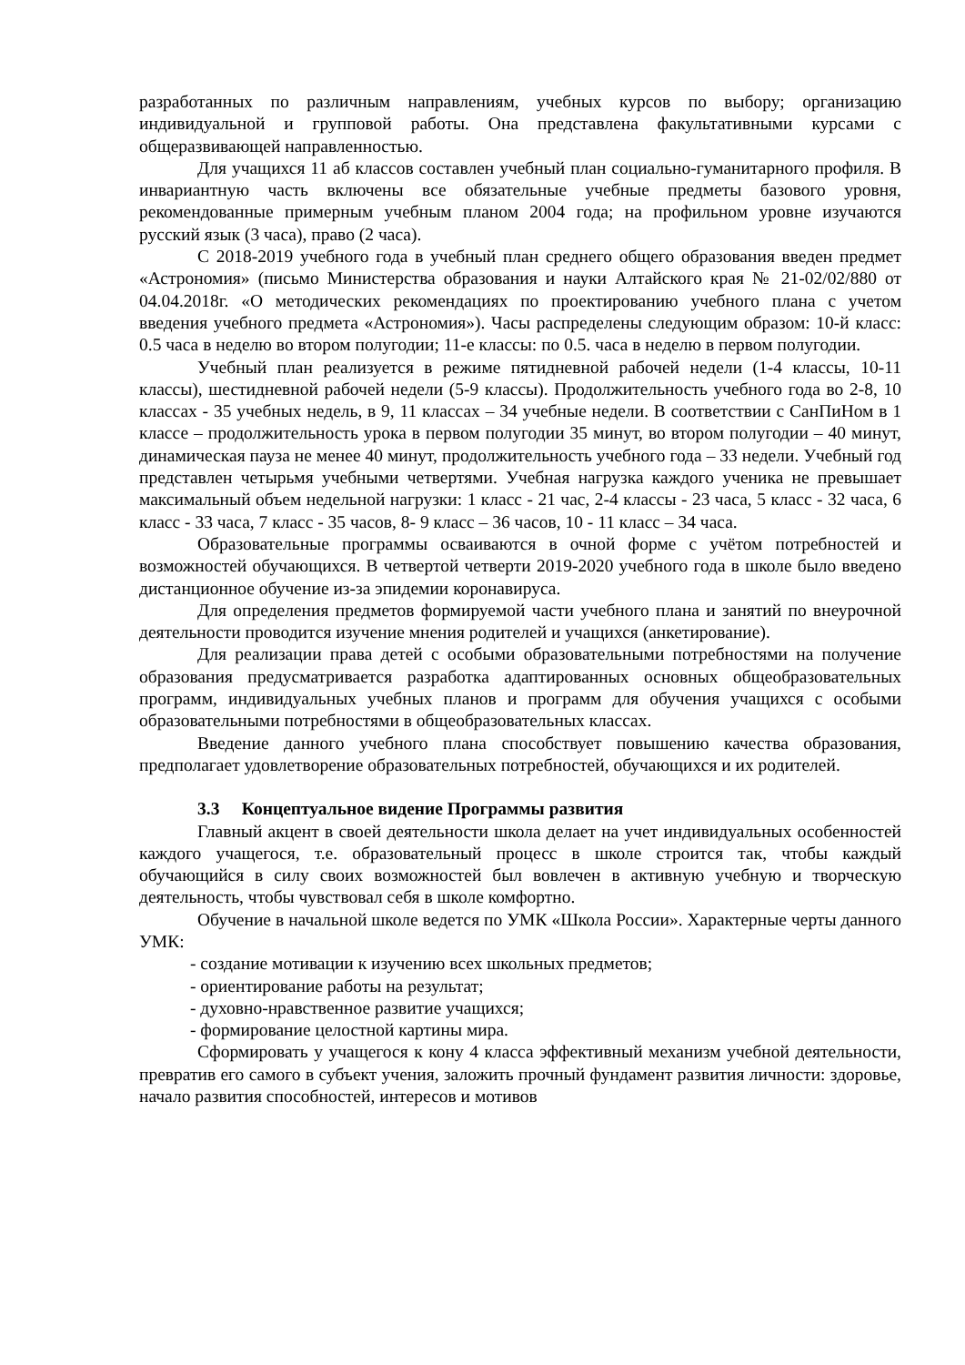разработанных по различным направлениям, учебных курсов по выбору; организацию индивидуальной и групповой работы. Она представлена факультативными курсами с общеразвивающей направленностью.
Для учащихся 11 аб классов составлен учебный план социально-гуманитарного профиля. В инвариантную часть включены все обязательные учебные предметы базового уровня, рекомендованные примерным учебным планом 2004 года; на профильном уровне изучаются русский язык (3 часа), право (2 часа).
С 2018-2019 учебного года в учебный план среднего общего образования введен предмет «Астрономия» (письмо Министерства образования и науки Алтайского края № 21-02/02/880 от 04.04.2018г. «О методических рекомендациях по проектированию учебного плана с учетом введения учебного предмета «Астрономия»). Часы распределены следующим образом: 10-й класс: 0.5 часа в неделю во втором полугодии; 11-е классы: по 0.5. часа в неделю в первом полугодии.
Учебный план реализуется в режиме пятидневной рабочей недели (1-4 классы, 10-11 классы), шестидневной рабочей недели (5-9 классы). Продолжительность учебного года во 2-8, 10 классах - 35 учебных недель, в 9, 11 классах – 34 учебные недели. В соответствии с СанПиНом в 1 классе – продолжительность урока в первом полугодии 35 минут, во втором полугодии – 40 минут, динамическая пауза не менее 40 минут, продолжительность учебного года – 33 недели. Учебный год представлен четырьмя учебными четвертями. Учебная нагрузка каждого ученика не превышает максимальный объем недельной нагрузки: 1 класс - 21 час, 2-4 классы - 23 часа, 5 класс - 32 часа, 6 класс - 33 часа, 7 класс - 35 часов, 8- 9 класс – 36 часов, 10 - 11 класс – 34 часа.
Образовательные программы осваиваются в очной форме с учётом потребностей и возможностей обучающихся. В четвертой четверти 2019-2020 учебного года в школе было введено дистанционное обучение из-за эпидемии коронавируса.
Для определения предметов формируемой части учебного плана и занятий по внеурочной деятельности проводится изучение мнения родителей и учащихся (анкетирование).
Для реализации права детей с особыми образовательными потребностями на получение образования предусматривается разработка адаптированных основных общеобразовательных программ, индивидуальных учебных планов и программ для обучения учащихся с особыми образовательными потребностями в общеобразовательных классах.
Введение данного учебного плана способствует повышению качества образования, предполагает удовлетворение образовательных потребностей, обучающихся и их родителей.
3.3 Концептуальное видение Программы развития
Главный акцент в своей деятельности школа делает на учет индивидуальных особенностей каждого учащегося, т.е. образовательный процесс в школе строится так, чтобы каждый обучающийся в силу своих возможностей был вовлечен в активную учебную и творческую деятельность, чтобы чувствовал себя в школе комфортно.
Обучение в начальной школе ведется по УМК «Школа России». Характерные черты данного УМК:
- создание мотивации к изучению всех школьных предметов;
- ориентирование работы на результат;
- духовно-нравственное развитие учащихся;
- формирование целостной картины мира.
Сформировать у учащегося к кону 4 класса эффективный механизм учебной деятельности, превратив его самого в субъект учения, заложить прочный фундамент развития личности: здоровье, начало развития способностей, интересов и мотивов